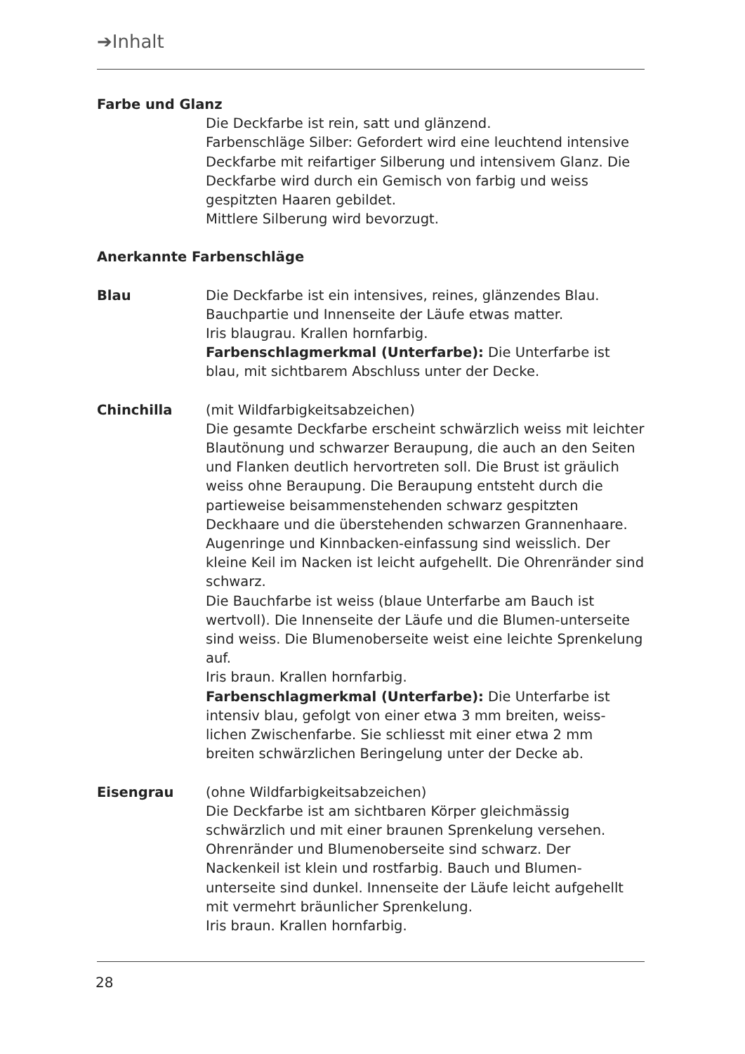➔Inhalt
Farbe und Glanz
Die Deckfarbe ist rein, satt und glänzend.
Farbenschläge Silber: Gefordert wird eine leuchtend intensive Deckfarbe mit reifartiger Silberung und intensivem Glanz. Die Deckfarbe wird durch ein Gemisch von farbig und weiss gespitzten Haaren gebildet.
Mittlere Silberung wird bevorzugt.
Anerkannte Farbenschläge
Blau Die Deckfarbe ist ein intensives, reines, glänzendes Blau. Bauchpartie und Innenseite der Läufe etwas matter.
Iris blaugrau. Krallen hornfarbig.
Farbenschlagmerkmal (Unterfarbe): Die Unterfarbe ist blau, mit sichtbarem Abschluss unter der Decke.
Chinchilla (mit Wildfarbigkeitsabzeichen)
Die gesamte Deckfarbe erscheint schwärzlich weiss mit leichter Blautönung und schwarzer Beraupung, die auch an den Seiten und Flanken deutlich hervortreten soll. Die Brust ist gräulich weiss ohne Beraupung. Die Beraupung entsteht durch die partieweise beisammenstehenden schwarz gespitzten Deckhaare und die überstehenden schwarzen Grannenhaare. Augenringe und Kinnbacken-einfassung sind weisslich. Der kleine Keil im Nacken ist leicht aufgehellt. Die Ohrenränder sind schwarz.
Die Bauchfarbe ist weiss (blaue Unterfarbe am Bauch ist wertvoll). Die Innenseite der Läufe und die Blumen-unterseite sind weiss. Die Blumenoberseite weist eine leichte Sprenkelung auf.
Iris braun. Krallen hornfarbig.
Farbenschlagmerkmal (Unterfarbe): Die Unterfarbe ist intensiv blau, gefolgt von einer etwa 3 mm breiten, weiss-lichen Zwischenfarbe. Sie schliesst mit einer etwa 2 mm breiten schwärzlichen Beringelung unter der Decke ab.
Eisengrau (ohne Wildfarbigkeitsabzeichen)
Die Deckfarbe ist am sichtbaren Körper gleichmässig schwärzlich und mit einer braunen Sprenkelung versehen. Ohrenränder und Blumenoberseite sind schwarz. Der Nackenkeil ist klein und rostfarbig. Bauch und Blumen-unterseite sind dunkel. Innenseite der Läufe leicht aufgehellt mit vermehrt bräunlicher Sprenkelung.
Iris braun. Krallen hornfarbig.
28